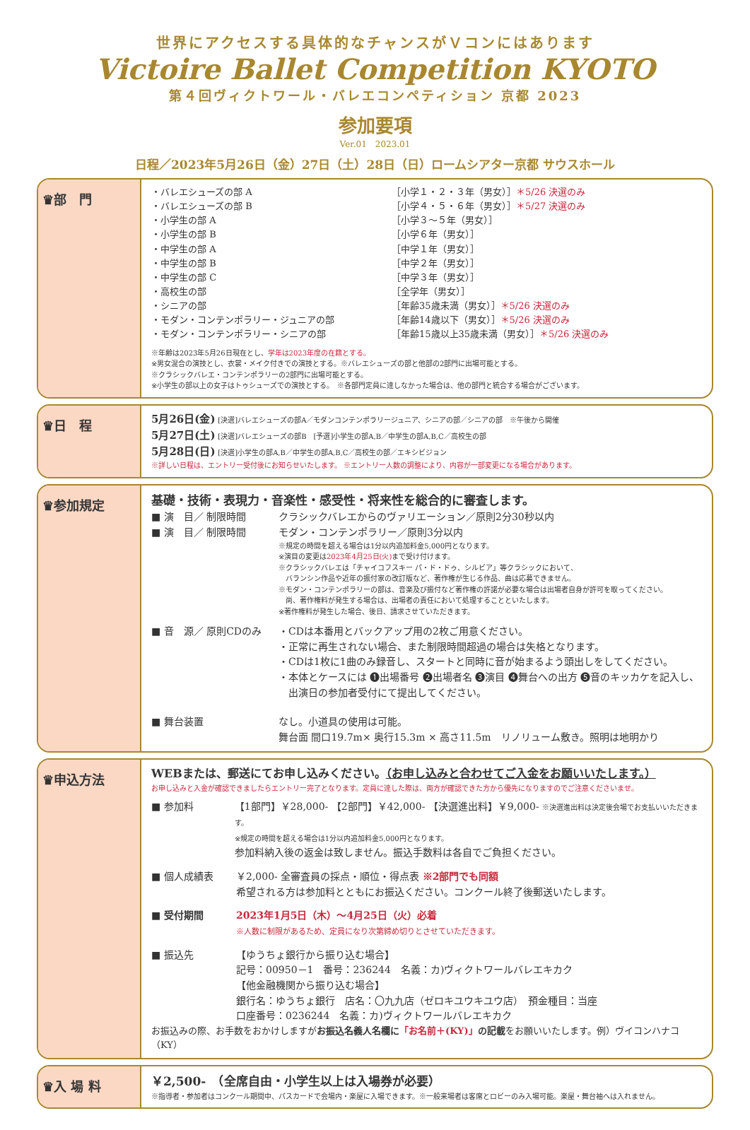世界にアクセスする具体的なチャンスがＶコンにはあります
Victoire Ballet Competition KYOTO
第４回ヴィクトワール・バレエコンペティション 京都 2023
参加要項
Ver.01　2023.01
日程／2023年5月26日（金）27日（土）28日（日）ロームシアター京都 サウスホール
♛部　門
・バレエシューズの部 A ［小学１・２・３年（男女）］＊5/26 決選のみ
・バレエシューズの部 B ［小学４・５・６年（男女）］＊5/27 決選のみ
・小学生の部 A ［小学３～５年（男女）］
・小学生の部 B ［小学６年（男女）］
・中学生の部 A ［中学１年（男女）］
・中学生の部 B ［中学２年（男女）］
・中学生の部 C ［中学３年（男女）］
・高校生の部 ［全学年（男女）］
・シニアの部 ［年齢35歳未満（男女）］＊5/26 決選のみ
・モダン・コンテンポラリー・ジュニアの部 ［年齢14歳以下（男女）］＊5/26 決選のみ
・モダン・コンテンポラリー・シニアの部 ［年齢15歳以上35歳未満（男女）］＊5/26 決選のみ
※年齢は2023年5月26日現在とし、学年は2023年度の在籍とする。
※男女混合の演技とし、衣裳・メイク付きでの演技とする。※バレエシューズの部と他部の2部門に出場可能とする。
※クラシックバレエ・コンテンポラリーの2部門に出場可能とする。
※小学生の部以上の女子はトゥシューズでの演技とする。　※各部門定員に達しなかった場合は、他の部門と統合する場合がございます。
♛日　程
5月26日(金) [決選]バレエシューズの部A／モダンコンテンポラリージュニア、シニアの部／シニアの部　※午後から開催
5月27日(土) [決選]バレエシューズの部B　[予選]小学生の部A,B／中学生の部A,B,C／高校生の部
5月28日(日) [決選]小学生の部A,B／中学生の部A,B,C／高校生の部／エキシビジョン
※詳しい日程は、エントリー受付後にお知らせいたします。 ※エントリー人数の調整により、内容が一部変更になる場合があります。
♛参加規定
基礎・技術・表現力・音楽性・感受性・将来性を総合的に審査します。
■ 演　目／ 制限時間 クラシックバレエからのヴァリエーション／原則2分30秒以内
■ 演　目／ 制限時間 モダン・コンテンポラリー／原則3分以内
※規定の時間を超える場合は1分以内追加料金5,000円となります。
※演目の変更は2023年4月25日(火) まで受け付けます。
※クラシックバレエは「チャイコフスキー パ・ド・ドゥ、シルビア」等クラシックにおいて、
　バランシン作品や近年の振付家の改訂版など、著作権が生じる作品、曲は応募できません。
※モダン・コンテンポラリーの部は、音楽及び振付など著作権の許諾が必要な場合は出場者自身が許可を取ってください。
　尚、著作権料が発生する場合は、出場者の責任において処理することといたします。
※著作権料が発生した場合、後日、請求させていただきます。
■ 音　源／ 原則CDのみ ・CDは本番用とバックアップ用の2枚ご用意ください。
・正常に再生されない場合、また制限時間超過の場合は失格となります。
・CDは1枚に1曲のみ録音し、スタートと同時に音が始まるよう頭出しをしてください。
・本体とケースには ❶出場番号 ❷出場者名 ❸演目 ❹舞台への出方 ❺音のキッカケを記入し、
　出演日の参加者受付にて提出してください。
■ 舞台装置 なし。小道具の使用は可能。
舞台面 間口19.7m× 奥行15.3m × 高さ11.5m　リノリューム敷き。照明は地明かり
♛申込方法
WEBまたは、郵送にてお申し込みください。（お申し込みと合わせてご入金をお願いいたします。）
お申し込みと入金が確認できましたらエントリー完了となります。定員に達した際は、両方が確認できた方から優先になりますのでご注意くださいませ。
■ 参加料 【1部門】￥28,000- 【2部門】￥42,000- 【決選進出料】￥9,000- ※決選進出料は決定後会場でお支払いいただきます。
※規定の時間を超える場合は1分以内追加料金5,000円となります。
参加料納入後の返金は致しません。振込手数料は各自でご負担ください。
■ 個人成績表 ￥2,000- 全審査員の採点・順位・得点表 ※2部門でも同額
希望される方は参加料とともにお振込ください。コンクール終了後郵送いたします。
■ 受付期間 2023年1月5日（木）～4月25日（火）必着
※人数に制限があるため、定員になり次第締め切りとさせていただきます。
■ 振込先 【ゆうちょ銀行から振り込む場合】
記号：00950－1　番号：236244　名義：カ)ヴィクトワールバレエキカク
【他金融機関から振り込む場合】
銀行名：ゆうちょ銀行　店名：〇九九店（ゼロキユウキユウ店）　預金種目：当座
口座番号：0236244　名義：カ)ヴィクトワールバレエキカク
お振込みの際、お手数をおかけしますがお振込名義人名欄に「お名前＋(KY)」の記載をお願いいたします。例）ヴイコンハナコ（KY）
♛入 場 料
￥2,500-　（全席自由・小学生以上は入場券が必要）
※指導者・参加者はコンクール期間中、パスカードで会場内・楽屋に入場できます。※一般来場者は客席とロビーのみ入場可能。楽屋・舞台袖へは入れません。